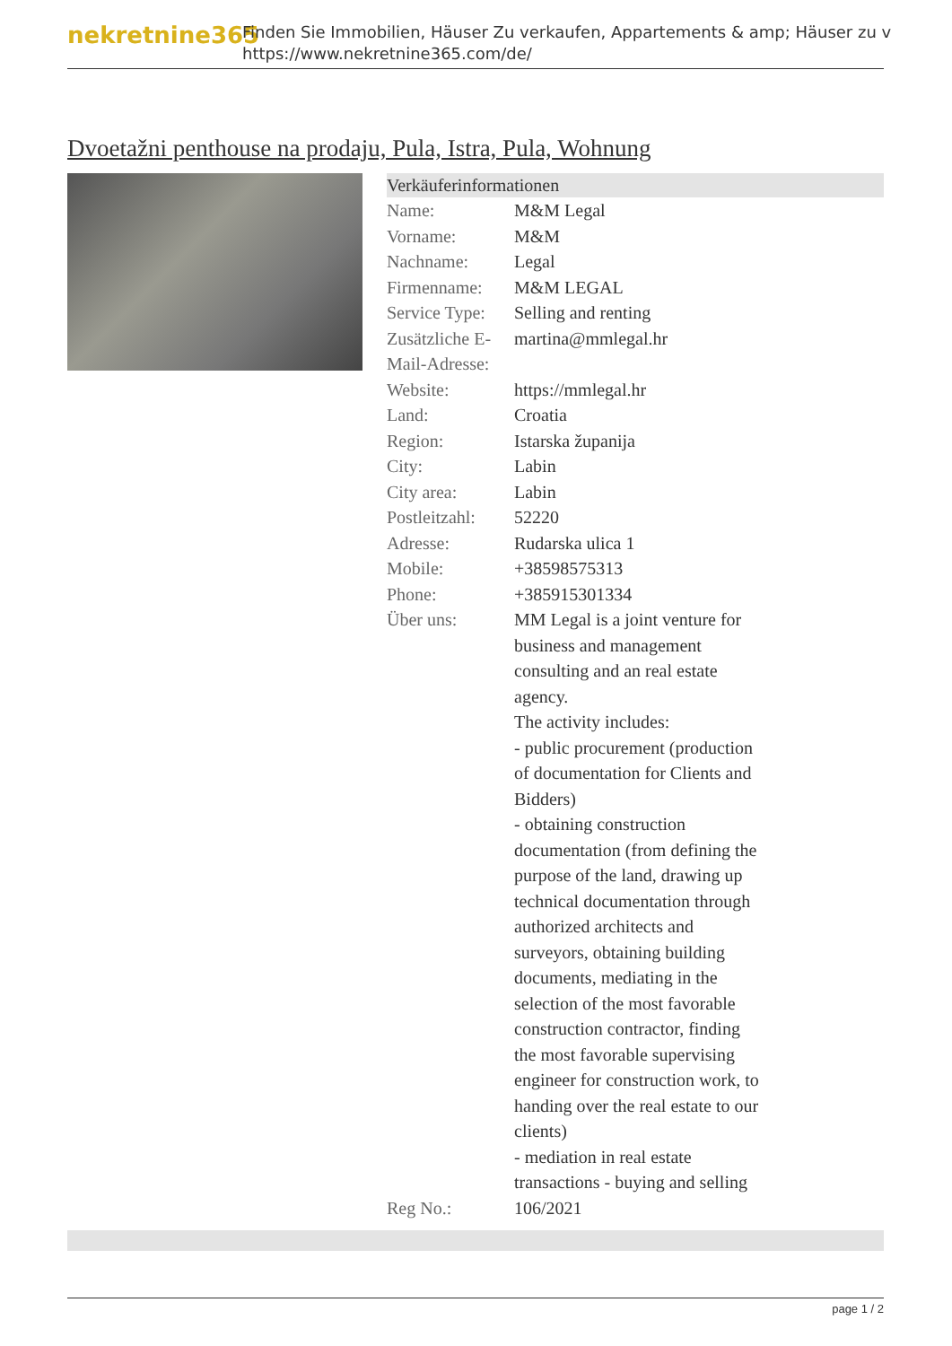nekretnine365
Finden Sie Immobilien, Häuser Zu verkaufen, Appartements & amp; Häuser zu v
https://www.nekretnine365.com/de/
Dvoetažni penthouse na prodaju, Pula, Istra, Pula, Wohnung
Verkäuferinformationen
| Name: | M&M Legal |
| Vorname: | M&M |
| Nachname: | Legal |
| Firmenname: | M&M LEGAL |
| Service Type: | Selling and renting |
| Zusätzliche E-Mail-Adresse: | martina@mmlegal.hr |
| Website: | https://mmlegal.hr |
| Land: | Croatia |
| Region: | Istarska županija |
| City: | Labin |
| City area: | Labin |
| Postleitzahl: | 52220 |
| Adresse: | Rudarska ulica 1 |
| Mobile: | +38598575313 |
| Phone: | +385915301334 |
| Über uns: | MM Legal is a joint venture for business and management consulting and an real estate agency. The activity includes: - public procurement (production of documentation for Clients and Bidders) - obtaining construction documentation (from defining the purpose of the land, drawing up technical documentation through authorized architects and surveyors, obtaining building documents, mediating in the selection of the most favorable construction contractor, finding the most favorable supervising engineer for construction work, to handing over the real estate to our clients) - mediation in real estate transactions - buying and selling |
| Reg No.: | 106/2021 |
page 1 / 2